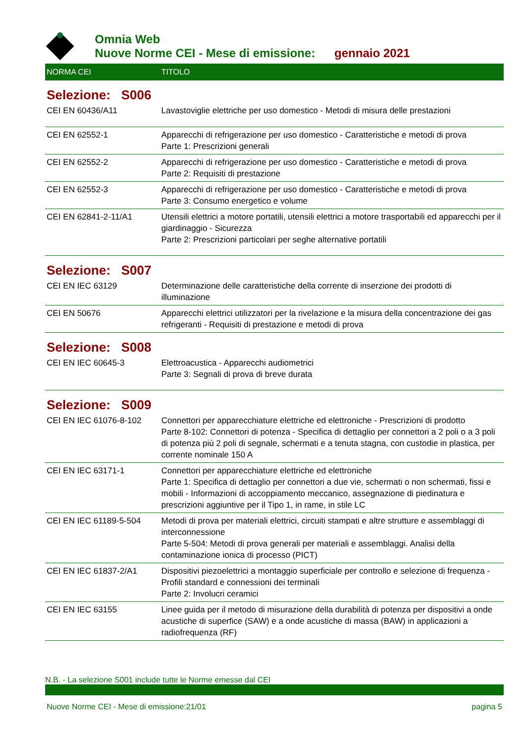Omnia Web
Nuove Norme CEI - Mese di emissione: gennaio 2021
| NORMA CEI | TITOLO |
| --- | --- |
| Selezione: S006 | |
| CEI EN 60436/A11 | Lavastoviglie elettriche per uso domestico - Metodi di misura delle prestazioni |
| CEI EN 62552-1 | Apparecchi di refrigerazione per uso domestico - Caratteristiche e metodi di prova Parte 1: Prescrizioni generali |
| CEI EN 62552-2 | Apparecchi di refrigerazione per uso domestico - Caratteristiche e metodi di prova Parte 2: Requisiti di prestazione |
| CEI EN 62552-3 | Apparecchi di refrigerazione per uso domestico - Caratteristiche e metodi di prova Parte 3: Consumo energetico e volume |
| CEI EN 62841-2-11/A1 | Utensili elettrici a motore portatili, utensili elettrici a motore trasportabili ed apparecchi per il giardinaggio - Sicurezza Parte 2: Prescrizioni particolari per seghe alternative portatili |
| Selezione: S007 | |
| CEI EN IEC 63129 | Determinazione delle caratteristiche della corrente di inserzione dei prodotti di illuminazione |
| CEI EN 50676 | Apparecchi elettrici utilizzatori per la rivelazione e la misura della concentrazione dei gas refrigeranti - Requisiti di prestazione e metodi di prova |
| Selezione: S008 | |
| CEI EN IEC 60645-3 | Elettroacustica - Apparecchi audiometrici Parte 3: Segnali di prova di breve durata |
| Selezione: S009 | |
| CEI EN IEC 61076-8-102 | Connettori per apparecchiature elettriche ed elettroniche - Prescrizioni di prodotto Parte 8-102: Connettori di potenza - Specifica di dettaglio per connettori a 2 poli o a 3 poli di potenza più 2 poli di segnale, schermati e a tenuta stagna, con custodie in plastica, per corrente nominale 150 A |
| CEI EN IEC 63171-1 | Connettori per apparecchiature elettriche ed elettroniche Parte 1: Specifica di dettaglio per connettori a due vie, schermati o non schermati, fissi e mobili - Informazioni di accoppiamento meccanico, assegnazione di piedinatura e prescrizioni aggiuntive per il Tipo 1, in rame, in stile LC |
| CEI EN IEC 61189-5-504 | Metodi di prova per materiali elettrici, circuiti stampati e altre strutture e assemblaggi di interconnessione Parte 5-504: Metodi di prova generali per materiali e assemblaggi. Analisi della contaminazione ionica di processo (PICT) |
| CEI EN IEC 61837-2/A1 | Dispositivi piezoelettrici a montaggio superficiale per controllo e selezione di frequenza - Profili standard e connessioni dei terminali Parte 2: Involucri ceramici |
| CEI EN IEC 63155 | Linee guida per il metodo di misurazione della durabilità di potenza per dispositivi a onde acustiche di superfice (SAW) e a onde acustiche di massa (BAW) in applicazioni a radiofrequenza (RF) |
N.B. - La selezione S001 include tutte le Norme emesse dal CEI
Nuove Norme CEI - Mese di emissione:21/01 pagina 5